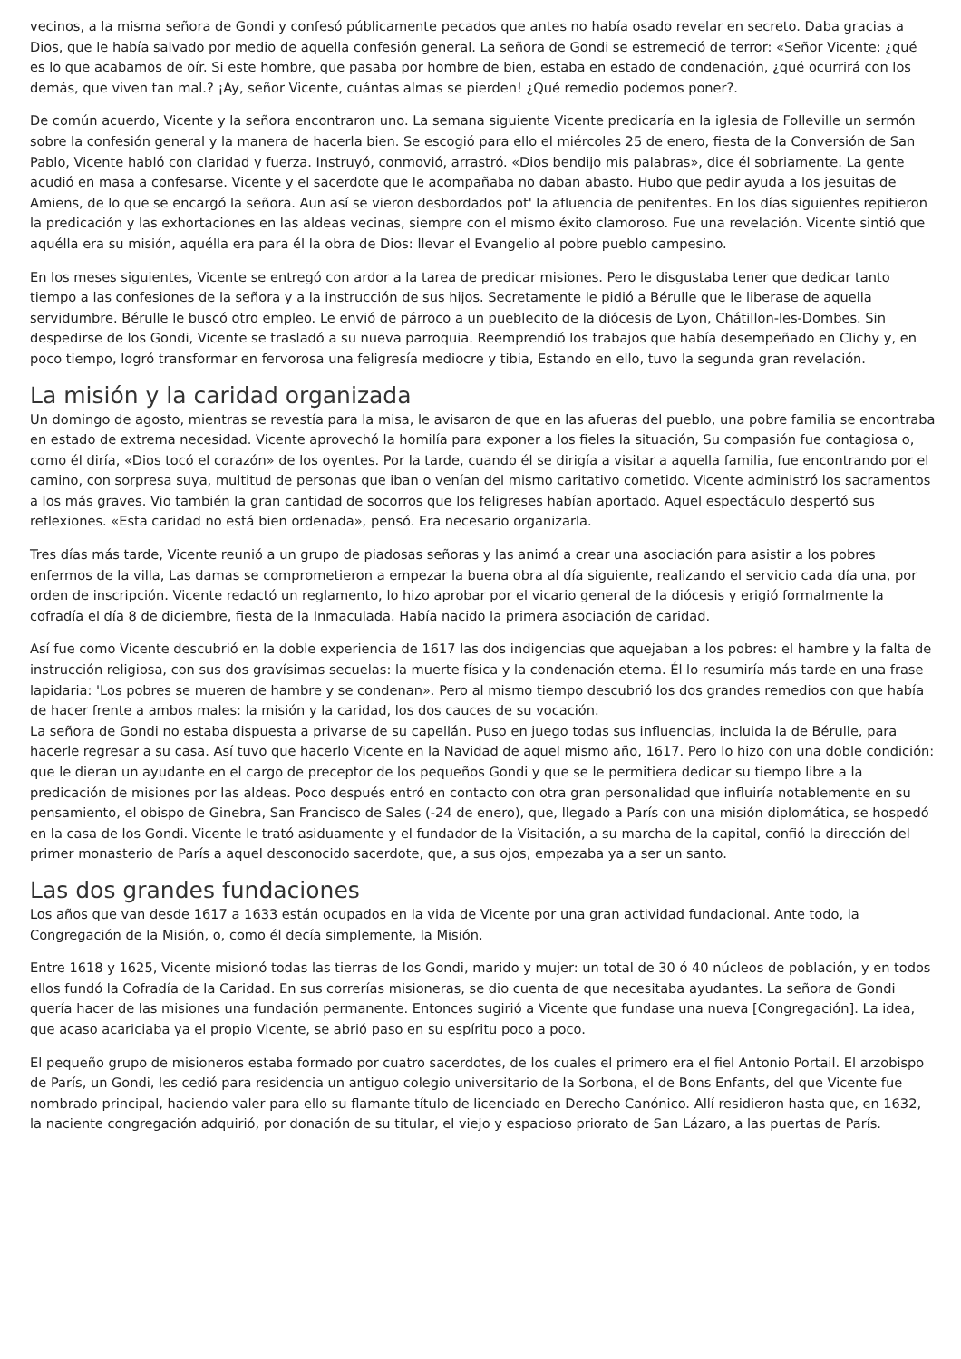vecinos, a la misma señora de Gondi y confesó públicamente pecados que antes no había osado revelar en secreto. Daba gracias a Dios, que le había salvado por medio de aquella confesión general. La señora de Gondi se estremeció de terror: «Señor Vicente: ¿qué es lo que acabamos de oír. Si este hombre, que pasaba por hombre de bien, estaba en estado de condenación, ¿qué ocurrirá con los demás, que viven tan mal.? ¡Ay, señor Vicente, cuántas almas se pierden! ¿Qué remedio podemos poner?.
De común acuerdo, Vicente y la señora encontraron uno. La semana siguiente Vicente predicaría en la iglesia de Folleville un sermón sobre la confesión general y la manera de hacerla bien. Se escogió para ello el miércoles 25 de enero, fiesta de la Conversión de San Pablo, Vicente habló con claridad y fuerza. Instruyó, conmovió, arrastró. «Dios bendijo mis palabras», dice él sobriamente. La gente acudió en masa a confesarse. Vicente y el sacerdote que le acompañaba no daban abasto. Hubo que pedir ayuda a los jesuitas de Amiens, de lo que se encargó la señora. Aun así se vieron desbordados pot' la afluencia de penitentes. En los días siguientes repitieron la predicación y las exhortaciones en las aldeas vecinas, siempre con el mismo éxito clamoroso. Fue una revelación. Vicente sintió que aquélla era su misión, aquélla era para él la obra de Dios: llevar el Evangelio al pobre pueblo campesino.
En los meses siguientes, Vicente se entregó con ardor a la tarea de predicar misiones. Pero le disgustaba tener que dedicar tanto tiempo a las confesiones de la señora y a la instrucción de sus hijos. Secretamente le pidió a Bérulle que le liberase de aquella servidumbre. Bérulle le buscó otro empleo. Le envió de párroco a un pueblecito de la diócesis de Lyon, Chátillon-les-Dombes. Sin despedirse de los Gondi, Vicente se trasladó a su nueva parroquia. Reemprendió los trabajos que había desempeñado en Clichy y, en poco tiempo, logró transformar en fervorosa una feligresía mediocre y tibia, Estando en ello, tuvo la segunda gran revelación.
La misión y la caridad organizada
Un domingo de agosto, mientras se revestía para la misa, le avisaron de que en las afueras del pueblo, una pobre familia se encontraba en estado de extrema necesidad. Vicente aprovechó la homilía para exponer a los fieles la situación, Su compasión fue contagiosa o, como él diría, «Dios tocó el corazón» de los oyentes. Por la tarde, cuando él se dirigía a visitar a aquella familia, fue encontrando por el camino, con sorpresa suya, multitud de personas que iban o venían del mismo caritativo cometido. Vicente administró los sacramentos a los más graves. Vio también la gran cantidad de socorros que los feligreses habían aportado. Aquel espectáculo despertó sus reflexiones. «Esta caridad no está bien ordenada», pensó. Era necesario organizarla.
Tres días más tarde, Vicente reunió a un grupo de piadosas señoras y las animó a crear una asociación para asistir a los pobres enfermos de la villa, Las damas se comprometieron a empezar la buena obra al día siguiente, realizando el servicio cada día una, por orden de inscripción. Vicente redactó un reglamento, lo hizo aprobar por el vicario general de la diócesis y erigió formalmente la cofradía el día 8 de diciembre, fiesta de la Inmaculada. Había nacido la primera asociación de caridad.
Así fue como Vicente descubrió en la doble experiencia de 1617 las dos indigencias que aquejaban a los pobres: el hambre y la falta de instrucción religiosa, con sus dos gravísimas secuelas: la muerte física y la condenación eterna. Él lo resumiría más tarde en una frase lapidaria: 'Los pobres se mueren de hambre y se condenan». Pero al mismo tiempo descubrió los dos grandes remedios con que había de hacer frente a ambos males: la misión y la caridad, los dos cauces de su vocación.
La señora de Gondi no estaba dispuesta a privarse de su capellán. Puso en juego todas sus influencias, incluida la de Bérulle, para hacerle regresar a su casa. Así tuvo que hacerlo Vicente en la Navidad de aquel mismo año, 1617. Pero lo hizo con una doble condición: que le dieran un ayudante en el cargo de preceptor de los pequeños Gondi y que se le permitiera dedicar su tiempo libre a la predicación de misiones por las aldeas. Poco después entró en contacto con otra gran personalidad que influiría notablemente en su pensamiento, el obispo de Ginebra, San Francisco de Sales (-24 de enero), que, llegado a París con una misión diplomática, se hospedó en la casa de los Gondi. Vicente le trató asiduamente y el fundador de la Visitación, a su marcha de la capital, confió la dirección del primer monasterio de París a aquel desconocido sacerdote, que, a sus ojos, empezaba ya a ser un santo.
Las dos grandes fundaciones
Los años que van desde 1617 a 1633 están ocupados en la vida de Vicente por una gran actividad fundacional. Ante todo, la Congregación de la Misión, o, como él decía simplemente, la Misión.
Entre 1618 y 1625, Vicente misionó todas las tierras de los Gondi, marido y mujer: un total de 30 ó 40 núcleos de población, y en todos ellos fundó la Cofradía de la Caridad. En sus correrías misioneras, se dio cuenta de que necesitaba ayudantes. La señora de Gondi quería hacer de las misiones una fundación permanente. Entonces sugirió a Vicente que fundase una nueva [Congregación]. La idea, que acaso acariciaba ya el propio Vicente, se abrió paso en su espíritu poco a poco.
El pequeño grupo de misioneros estaba formado por cuatro sacerdotes, de los cuales el primero era el fiel Antonio Portail. El arzobispo de París, un Gondi, les cedió para residencia un antiguo colegio universitario de la Sorbona, el de Bons Enfants, del que Vicente fue nombrado principal, haciendo valer para ello su flamante título de licenciado en Derecho Canónico. Allí residieron hasta que, en 1632, la naciente congregación adquirió, por donación de su titular, el viejo y espacioso priorato de San Lázaro, a las puertas de París.